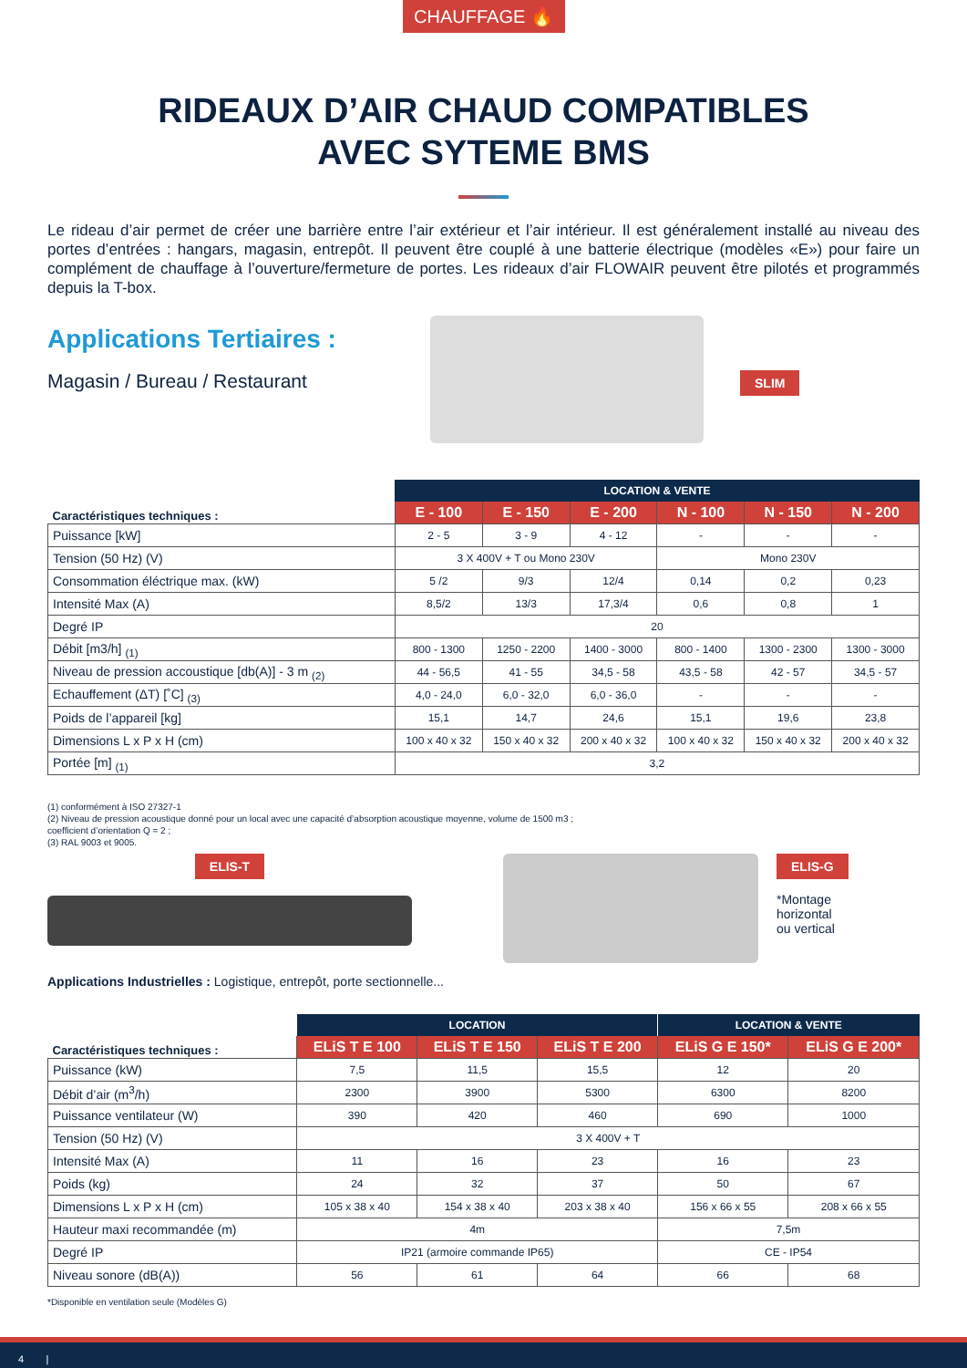CHAUFFAGE 🔥
RIDEAUX D’AIR CHAUD COMPATIBLES
AVEC SYTEME BMS
Le rideau d’air permet de créer une barrière entre l’air extérieur et l’air intérieur. Il est généralement installé au niveau des portes d’entrées : hangars, magasin, entrepôt. Il peuvent être couplé à une batterie électrique (modèles «E») pour faire un complément de chauffage à l’ouverture/fermeture de portes. Les rideaux d’air FLOWAIR peuvent être pilotés et programmés depuis la T-box.
Applications Tertiaires :
Magasin / Bureau / Restaurant
SLIM
| Caractéristiques techniques : | LOCATION & VENTE | | | | | |
| --- | --- | --- | --- | --- | --- | --- |
| | E - 100 | E - 150 | E - 200 | N - 100 | N - 150 | N - 200 |
| Puissance [kW] | 2 - 5 | 3 - 9 | 4 - 12 | - | - | - |
| Tension (50 Hz) (V) | 3 X 400V + T ou Mono 230V | | | Mono 230V | | |
| Consommation éléctrique max. (kW) | 5 /2 | 9/3 | 12/4 | 0,14 | 0,2 | 0,23 |
| Intensité Max (A) | 8,5/2 | 13/3 | 17,3/4 | 0,6 | 0,8 | 1 |
| Degré IP | 20 | | | | | |
| Débit [m3/h] <sub>(1)</sub> | 800 - 1300 | 1250 - 2200 | 1400 - 3000 | 800 - 1400 | 1300 - 2300 | 1300 - 3000 |
| Niveau de pression accoustique [db(A)] - 3 m <sub>(2)</sub> | 44 - 56,5 | 41 - 55 | 34,5 - 58 | 43,5 - 58 | 42 - 57 | 34,5 - 57 |
| Echauffement (ΔT) [˚C] <sub>(3)</sub> | 4,0 - 24,0 | 6,0 - 32,0 | 6,0 - 36,0 | - | - | - |
| Poids de l’appareil [kg] | 15,1 | 14,7 | 24,6 | 15,1 | 19,6 | 23,8 |
| Dimensions L x P x H (cm) | 100 x 40 x 32 | 150 x 40 x 32 | 200 x 40 x 32 | 100 x 40 x 32 | 150 x 40 x 32 | 200 x 40 x 32 |
| Portée [m] <sub>(1)</sub> | 3,2 | | | | | |
(1) conformément à ISO 27327-1
(2) Niveau de pression acoustique donné pour un local avec une capacité d’absorption acoustique moyenne, volume de 1500 m3 ;
coefficient d’orientation Q = 2 ;
(3) RAL 9003 et 9005.
ELIS-T ELIS-G
*Montage
horizontal
ou vertical
Applications Industrielles : Logistique, entrepôt, porte sectionnelle...
| Caractéristiques techniques : | LOCATION | | | LOCATION & VENTE | |
| --- | --- | --- | --- | --- | --- |
| | ELiS T E 100 | ELiS T E 150 | ELiS T E 200 | ELiS G E 150* | ELiS G E 200* |
| Puissance (kW) | 7,5 | 11,5 | 15,5 | 12 | 20 |
| Débit d’air (m<sup>3</sup>/h) | 2300 | 3900 | 5300 | 6300 | 8200 |
| Puissance ventilateur (W) | 390 | 420 | 460 | 690 | 1000 |
| Tension (50 Hz) (V) | 3 X 400V + T | | | | |
| Intensité Max (A) | 11 | 16 | 23 | 16 | 23 |
| Poids (kg) | 24 | 32 | 37 | 50 | 67 |
| Dimensions L x P x H (cm) | 105 x 38 x 40 | 154 x 38 x 40 | 203 x 38 x 40 | 156 x 66 x 55 | 208 x 66 x 55 |
| Hauteur maxi recommandée (m) | 4m | | | 7,5m | |
| Degré IP | IP21 (armoire commande IP65) | | | CE - IP54 | |
| Niveau sonore (dB(A)) | 56 | 61 | 64 | 66 | 68 |
*Disponible en ventilation seule (Modèles G)
4 |